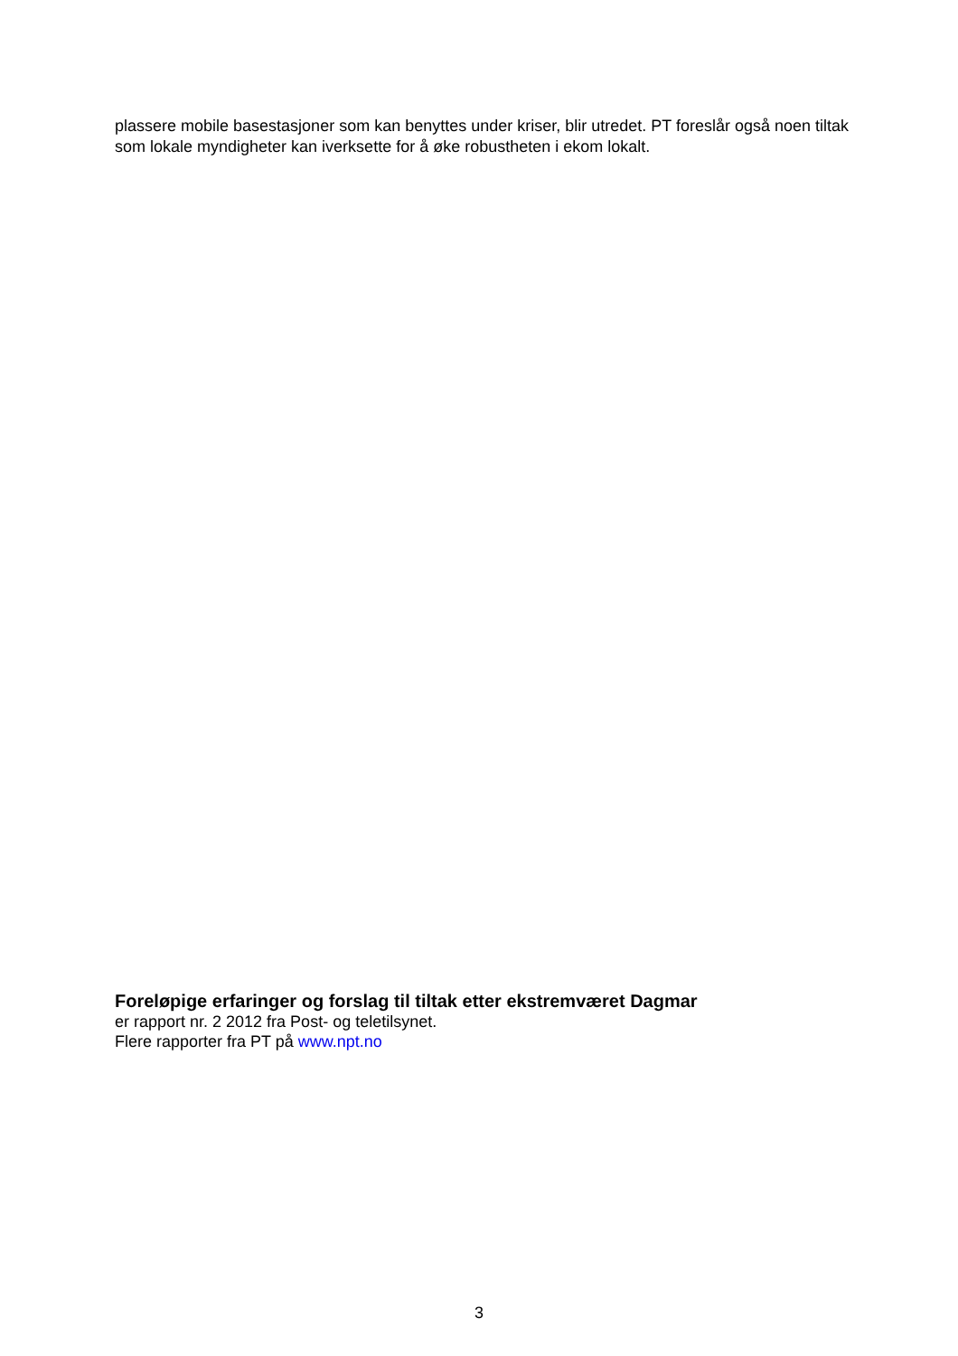plassere mobile basestasjoner som kan benyttes under kriser, blir utredet. PT foreslår også noen tiltak som lokale myndigheter kan iverksette for å øke robustheten i ekom lokalt.
Foreløpige erfaringer og forslag til tiltak etter ekstremværet Dagmar
er rapport nr. 2 2012 fra Post- og teletilsynet.
Flere rapporter fra PT på www.npt.no
3